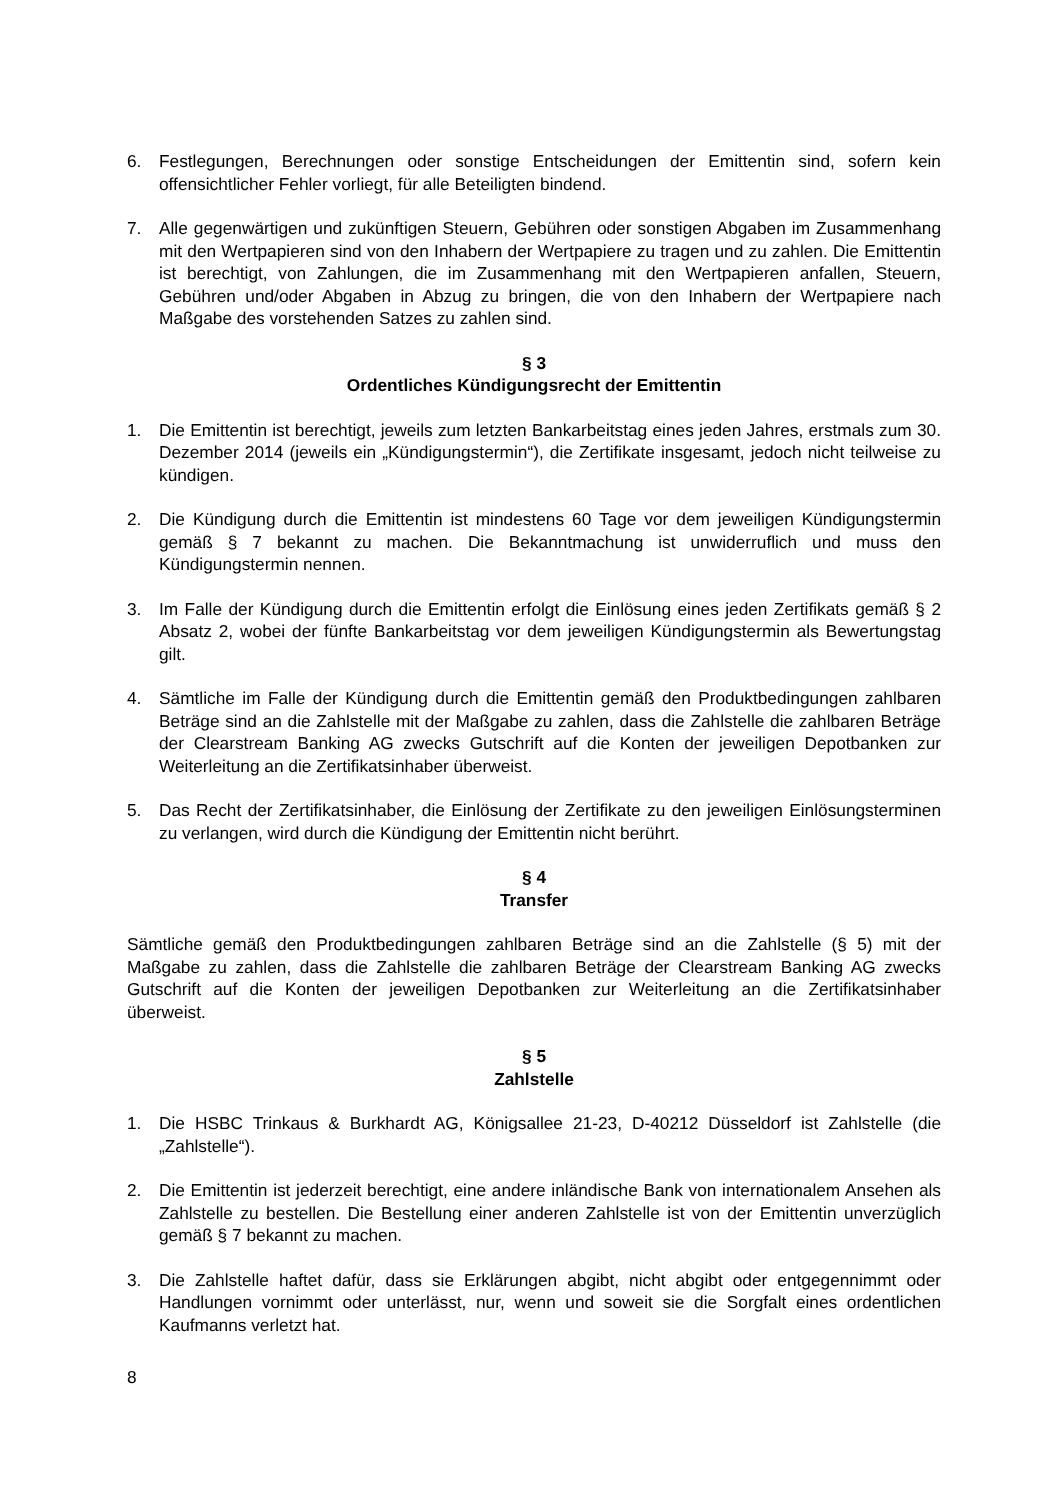6. Festlegungen, Berechnungen oder sonstige Entscheidungen der Emittentin sind, sofern kein offensichtlicher Fehler vorliegt, für alle Beteiligten bindend.
7. Alle gegenwärtigen und zukünftigen Steuern, Gebühren oder sonstigen Abgaben im Zusammenhang mit den Wertpapieren sind von den Inhabern der Wertpapiere zu tragen und zu zahlen. Die Emittentin ist berechtigt, von Zahlungen, die im Zusammenhang mit den Wertpapieren anfallen, Steuern, Gebühren und/oder Abgaben in Abzug zu bringen, die von den Inhabern der Wertpapiere nach Maßgabe des vorstehenden Satzes zu zahlen sind.
§ 3
Ordentliches Kündigungsrecht der Emittentin
1. Die Emittentin ist berechtigt, jeweils zum letzten Bankarbeitstag eines jeden Jahres, erstmals zum 30. Dezember 2014 (jeweils ein „Kündigungstermin“), die Zertifikate insgesamt, jedoch nicht teilweise zu kündigen.
2. Die Kündigung durch die Emittentin ist mindestens 60 Tage vor dem jeweiligen Kündigungstermin gemäß § 7 bekannt zu machen. Die Bekanntmachung ist unwiderruflich und muss den Kündigungstermin nennen.
3. Im Falle der Kündigung durch die Emittentin erfolgt die Einlösung eines jeden Zertifikats gemäß § 2 Absatz 2, wobei der fünfte Bankarbeitstag vor dem jeweiligen Kündigungstermin als Bewertungstag gilt.
4. Sämtliche im Falle der Kündigung durch die Emittentin gemäß den Produktbedingungen zahlbaren Beträge sind an die Zahlstelle mit der Maßgabe zu zahlen, dass die Zahlstelle die zahlbaren Beträge der Clearstream Banking AG zwecks Gutschrift auf die Konten der jeweiligen Depotbanken zur Weiterleitung an die Zertifikatsinhaber überweist.
5. Das Recht der Zertifikatsinhaber, die Einlösung der Zertifikate zu den jeweiligen Einlösungsterminen zu verlangen, wird durch die Kündigung der Emittentin nicht berührt.
§ 4
Transfer
Sämtliche gemäß den Produktbedingungen zahlbaren Beträge sind an die Zahlstelle (§ 5) mit der Maßgabe zu zahlen, dass die Zahlstelle die zahlbaren Beträge der Clearstream Banking AG zwecks Gutschrift auf die Konten der jeweiligen Depotbanken zur Weiterleitung an die Zertifikatsinhaber überweist.
§ 5
Zahlstelle
1. Die HSBC Trinkaus & Burkhardt AG, Königsallee 21-23, D-40212 Düsseldorf ist Zahlstelle (die „Zahlstelle“).
2. Die Emittentin ist jederzeit berechtigt, eine andere inländische Bank von internationalem Ansehen als Zahlstelle zu bestellen. Die Bestellung einer anderen Zahlstelle ist von der Emittentin unverzüglich gemäß § 7 bekannt zu machen.
3. Die Zahlstelle haftet dafür, dass sie Erklärungen abgibt, nicht abgibt oder entgegennimmt oder Handlungen vornimmt oder unterlässt, nur, wenn und soweit sie die Sorgfalt eines ordentlichen Kaufmanns verletzt hat.
8